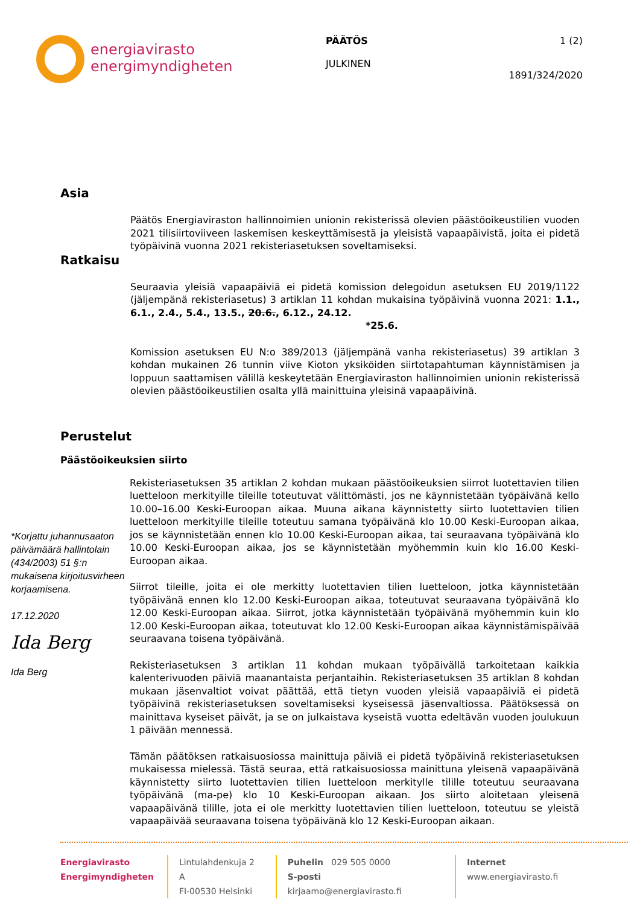energiavirasto
energimyndigheten
PÄÄTÖS
JULKINEN
1 (2)
1891/324/2020
Asia
Päätös Energiaviraston hallinnoimien unionin rekisterissä olevien päästöoikeustilien vuoden 2021 tilisiirtoviiveen laskemisen keskeyttämisestä ja yleisistä vapaapäivistä, joita ei pidetä työpäivinä vuonna 2021 rekisteriasetuksen soveltamiseksi.
Ratkaisu
Seuraavia yleisiä vapaapäiviä ei pidetä komission delegoidun asetuksen EU 2019/1122 (jäljempänä rekisteriasetus) 3 artiklan 11 kohdan mukaisina työpäivinä vuonna 2021: 1.1., 6.1., 2.4., 5.4., 13.5., 20.6., 6.12., 24.12.
*25.6.
Komission asetuksen EU N:o 389/2013 (jäljempänä vanha rekisteriasetus) 39 artiklan 3 kohdan mukainen 26 tunnin viive Kioton yksiköiden siirtotapahtuman käynnistämisen ja loppuun saattamisen välillä keskeytetään Energiaviraston hallinnoimien unionin rekisterissä olevien päästöoikeustilien osalta yllä mainittuina yleisinä vapaapäivinä.
Perustelut
Päästöoikeuksien siirto
*Korjattu juhannusaaton päivämäärä hallintolain (434/2003) 51 §:n mukaisena kirjoitusvirheen korjaamisena.
17.12.2020
Ida Berg
Ida Berg
Rekisteriasetuksen 35 artiklan 2 kohdan mukaan päästöoikeuksien siirrot luotettavien tilien luetteloon merkityille tileille toteutuvat välittömästi, jos ne käynnistetään työpäivänä kello 10.00–16.00 Keski-Euroopan aikaa. Muuna aikana käynnistetty siirto luotettavien tilien luetteloon merkityille tileille toteutuu samana työpäivänä klo 10.00 Keski-Euroopan aikaa, jos se käynnistetään ennen klo 10.00 Keski-Euroopan aikaa, tai seuraavana työpäivänä klo 10.00 Keski-Euroopan aikaa, jos se käynnistetään myöhemmin kuin klo 16.00 Keski-Euroopan aikaa.
Siirrot tileille, joita ei ole merkitty luotettavien tilien luetteloon, jotka käynnistetään työpäivänä ennen klo 12.00 Keski-Euroopan aikaa, toteutuvat seuraavana työpäivänä klo 12.00 Keski-Euroopan aikaa. Siirrot, jotka käynnistetään työpäivänä myöhemmin kuin klo 12.00 Keski-Euroopan aikaa, toteutuvat klo 12.00 Keski-Euroopan aikaa käynnistämispäivää seuraavana toisena työpäivänä.
Rekisteriasetuksen 3 artiklan 11 kohdan mukaan työpäivällä tarkoitetaan kaikkia kalenterivuoden päiviä maanantaista perjantaihin. Rekisteriasetuksen 35 artiklan 8 kohdan mukaan jäsenvaltiot voivat päättää, että tietyn vuoden yleisiä vapaapäiviä ei pidetä työpäivinä rekisteriasetuksen soveltamiseksi kyseisessä jäsenvaltiossa. Päätöksessä on mainittava kyseiset päivät, ja se on julkaistava kyseistä vuotta edeltävän vuoden joulukuun 1 päivään mennessä.
Tämän päätöksen ratkaisuosiossa mainittuja päiviä ei pidetä työpäivinä rekisteriasetuksen mukaisessa mielessä. Tästä seuraa, että ratkaisuosiossa mainittuna yleisenä vapaapäivänä käynnistetty siirto luotettavien tilien luetteloon merkitylle tilille toteutuu seuraavana työpäivänä (ma-pe) klo 10 Keski-Euroopan aikaan. Jos siirto aloitetaan yleisenä vapaapäivänä tilille, jota ei ole merkitty luotettavien tilien luetteloon, toteutuu se yleistä vapaapäivää seuraavana toisena työpäivänä klo 12 Keski-Euroopan aikaan.
Energiavirasto
Energimyndigheten
Lintulahdenkuja 2 A
FI-00530 Helsinki
Puhelin 029 505 0000
S-posti kirjaamo@energiavirasto.fi
Internet www.energiavirasto.fi